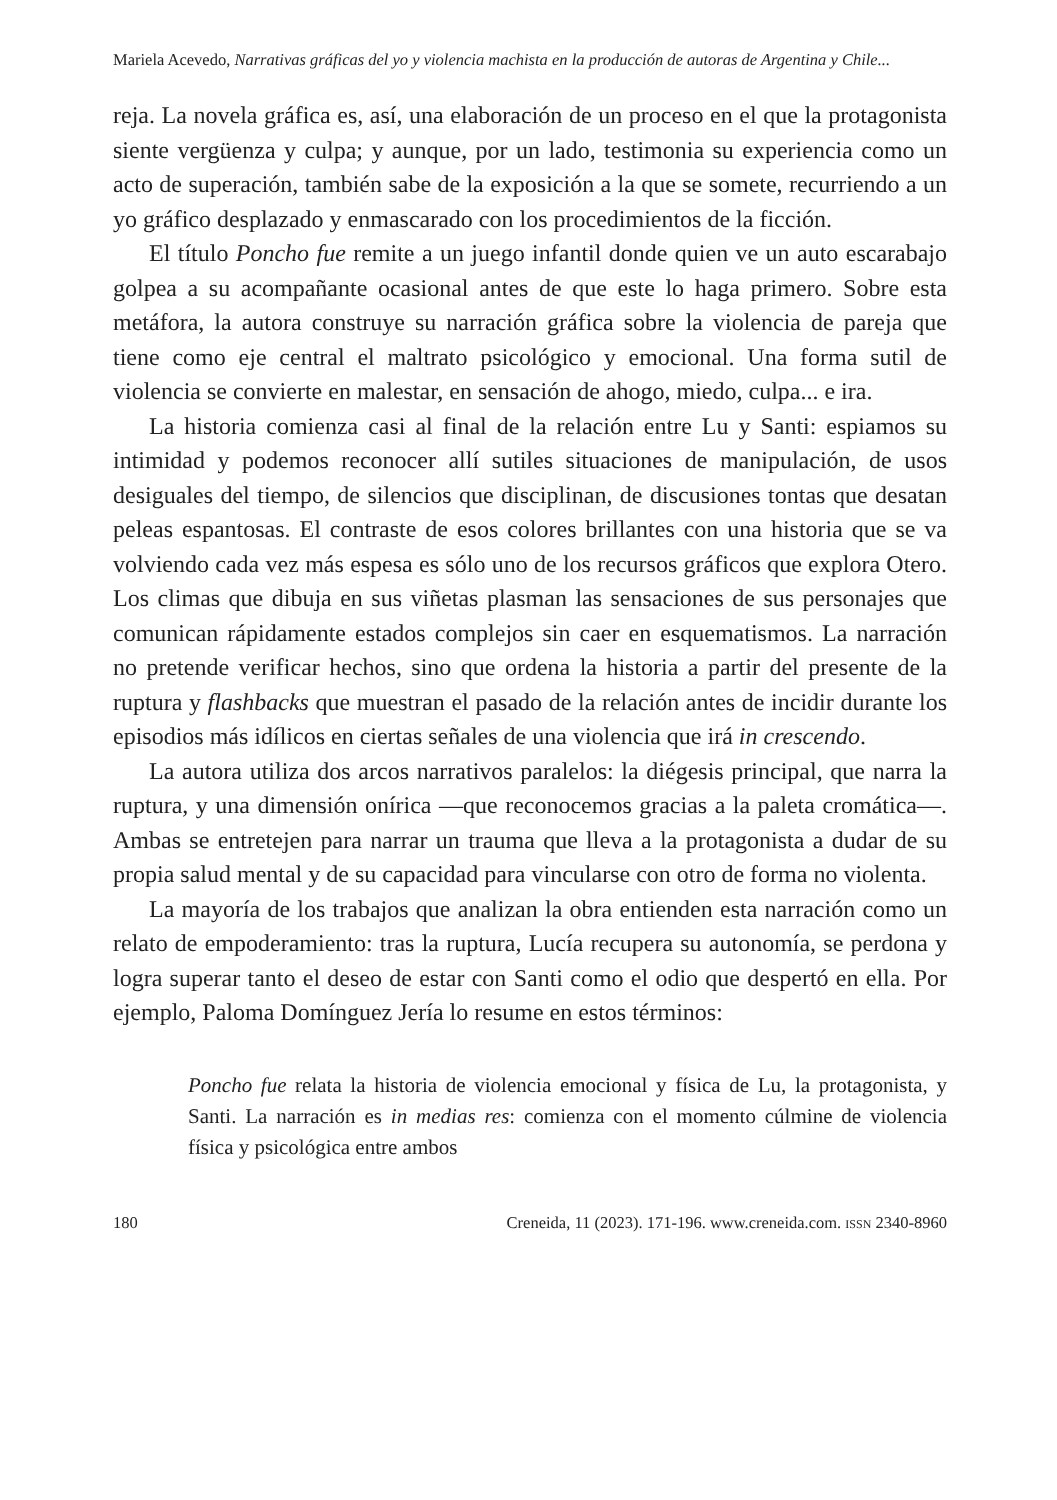Mariela Acevedo, Narrativas gráficas del yo y violencia machista en la producción de autoras de Argentina y Chile...
reja. La novela gráfica es, así, una elaboración de un proceso en el que la protagonista siente vergüenza y culpa; y aunque, por un lado, testimonia su experiencia como un acto de superación, también sabe de la exposición a la que se somete, recurriendo a un yo gráfico desplazado y enmascarado con los procedimientos de la ficción.
El título Poncho fue remite a un juego infantil donde quien ve un auto escarabajo golpea a su acompañante ocasional antes de que este lo haga primero. Sobre esta metáfora, la autora construye su narración gráfica sobre la violencia de pareja que tiene como eje central el maltrato psicológico y emocional. Una forma sutil de violencia se convierte en malestar, en sensación de ahogo, miedo, culpa... e ira.
La historia comienza casi al final de la relación entre Lu y Santi: espiamos su intimidad y podemos reconocer allí sutiles situaciones de manipulación, de usos desiguales del tiempo, de silencios que disciplinan, de discusiones tontas que desatan peleas espantosas. El contraste de esos colores brillantes con una historia que se va volviendo cada vez más espesa es sólo uno de los recursos gráficos que explora Otero. Los climas que dibuja en sus viñetas plasman las sensaciones de sus personajes que comunican rápidamente estados complejos sin caer en esquematismos. La narración no pretende verificar hechos, sino que ordena la historia a partir del presente de la ruptura y flashbacks que muestran el pasado de la relación antes de incidir durante los episodios más idílicos en ciertas señales de una violencia que irá in crescendo.
La autora utiliza dos arcos narrativos paralelos: la diégesis principal, que narra la ruptura, y una dimensión onírica —que reconocemos gracias a la paleta cromática—. Ambas se entretejen para narrar un trauma que lleva a la protagonista a dudar de su propia salud mental y de su capacidad para vincularse con otro de forma no violenta.
La mayoría de los trabajos que analizan la obra entienden esta narración como un relato de empoderamiento: tras la ruptura, Lucía recupera su autonomía, se perdona y logra superar tanto el deseo de estar con Santi como el odio que despertó en ella. Por ejemplo, Paloma Domínguez Jería lo resume en estos términos:
Poncho fue relata la historia de violencia emocional y física de Lu, la protagonista, y Santi. La narración es in medias res: comienza con el momento cúlmine de violencia física y psicológica entre ambos
180 Creneida, 11 (2023). 171-196. www.creneida.com. ISSN 2340-8960